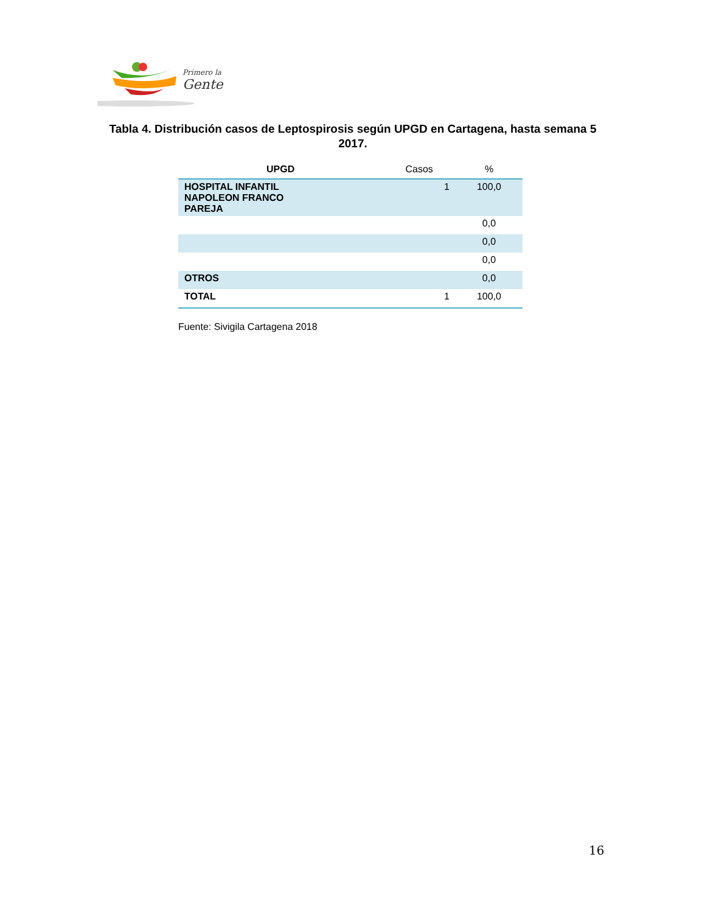Primero la
Gente
Tabla 4. Distribución casos de Leptospirosis según UPGD en Cartagena, hasta semana 5 2017.
| UPGD | Casos | % |
| --- | --- | --- |
| HOSPITAL INFANTIL NAPOLEON FRANCO PAREJA | 1 | 100,0 |
| | | 0,0 |
| | | 0,0 |
| | | 0,0 |
| OTROS | | 0,0 |
| TOTAL | 1 | 100,0 |
Fuente: Sivigila Cartagena 2018
16